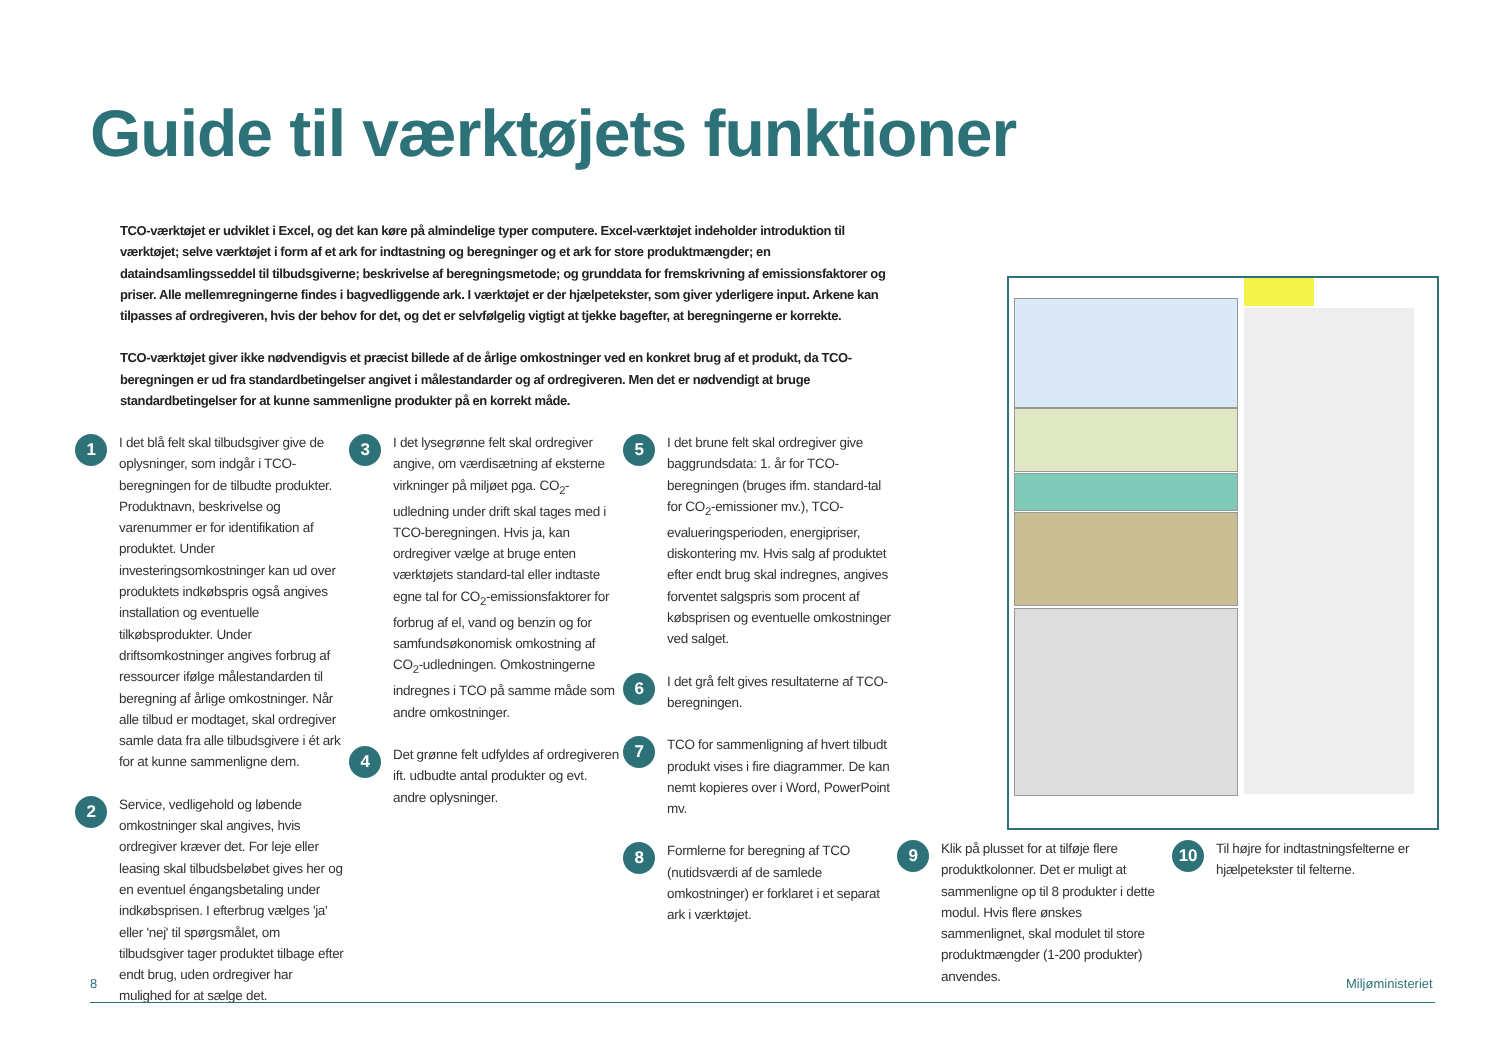Guide til værktøjets funktioner
TCO-værktøjet er udviklet i Excel, og det kan køre på almindelige typer computere. Excel-værktøjet indeholder introduktion til værktøjet; selve værktøjet i form af et ark for indtastning og beregninger og et ark for store produktmængder; en dataindsamlingsseddel til tilbudsgiverne; beskrivelse af beregningsmetode; og grunddata for fremskrivning af emissionsfaktorer og priser. Alle mellemregningerne findes i bagvedliggende ark. I værktøjet er der hjælpetekster, som giver yderligere input. Arkene kan tilpasses af ordregiveren, hvis der behov for det, og det er selvfølgelig vigtigt at tjekke bagefter, at beregningerne er korrekte.
TCO-værktøjet giver ikke nødvendigvis et præcist billede af de årlige omkostninger ved en konkret brug af et produkt, da TCO-beregningen er ud fra standardbetingelser angivet i målestandarder og af ordregiveren. Men det er nødvendigt at bruge standardbetingelser for at kunne sammenligne produkter på en korrekt måde.
1
I det blå felt skal tilbudsgiver give de oplysninger, som indgår i TCO-beregningen for de tilbudte produkter. Produktnavn, beskrivelse og varenummer er for identifikation af produktet. Under investeringsomkostninger kan ud over produktets indkøbspris også angives installation og eventuelle tilkøbsprodukter. Under driftsomkostninger angives forbrug af ressourcer ifølge målestandarden til beregning af årlige omkostninger. Når alle tilbud er modtaget, skal ordregiver samle data fra alle tilbudsgivere i ét ark for at kunne sammenligne dem.
2
Service, vedligehold og løbende omkostninger skal angives, hvis ordregiver kræver det. For leje eller leasing skal tilbudsbeløbet gives her og en eventuel éngangsbetaling under indkøbsprisen. I efterbrug vælges 'ja' eller 'nej' til spørgsmålet, om tilbudsgiver tager produktet tilbage efter endt brug, uden ordregiver har mulighed for at sælge det.
3
I det lysegrønne felt skal ordregiver angive, om værdisætning af eksterne virkninger på miljøet pga. CO<sub>2</sub>-udledning under drift skal tages med i TCO-beregningen. Hvis ja, kan ordregiver vælge at bruge enten værktøjets standard-tal eller indtaste egne tal for CO<sub>2</sub>-emissionsfaktorer for forbrug af el, vand og benzin og for samfundsøkonomisk omkostning af CO<sub>2</sub>-udledningen. Omkostningerne indregnes i TCO på samme måde som andre omkostninger.
4
Det grønne felt udfyldes af ordregiveren ift. udbudte antal produkter og evt. andre oplysninger.
5
I det brune felt skal ordregiver give baggrundsdata: 1. år for TCO-beregningen (bruges ifm. standard-tal for CO<sub>2</sub>-emissioner mv.), TCO-evalueringsperioden, energipriser, diskontering mv. Hvis salg af produktet efter endt brug skal indregnes, angives forventet salgspris som procent af købsprisen og eventuelle omkostninger ved salget.
6
I det grå felt gives resultaterne af TCO-beregningen.
7
TCO for sammenligning af hvert tilbudt produkt vises i fire diagrammer. De kan nemt kopieres over i Word, PowerPoint mv.
8
Formlerne for beregning af TCO (nutidsværdi af de samlede omkostninger) er forklaret i et separat ark i værktøjet.
9
Klik på plusset for at tilføje flere produktkolonner. Det er muligt at sammenligne op til 8 produkter i dette modul. Hvis flere ønskes sammenlignet, skal modulet til store produktmængder (1-200 produkter) anvendes.
10
Til højre for indtastningsfelterne er hjælpetekster til felterne.
8 Miljøministeriet